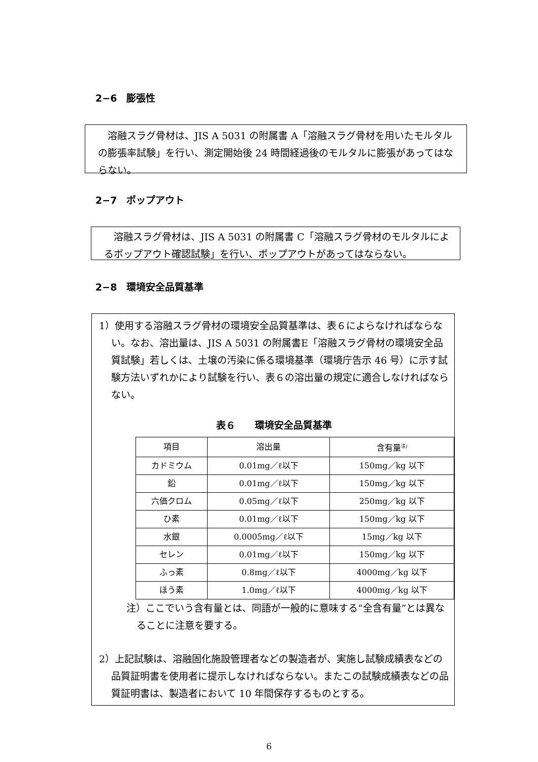2−6　膨張性
　溶融スラグ骨材は、JIS A 5031 の附属書 A「溶融スラグ骨材を用いたモルタルの膨張率試験」を行い、測定開始後 24 時間経過後のモルタルに膨張があってはならない。
2−7　ポップアウト
　溶融スラグ骨材は、JIS A 5031 の附属書 C「溶融スラグ骨材のモルタルによるポップアウト確認試験」を行い、ポップアウトがあってはならない。
2−8　環境安全品質基準
1）使用する溶融スラグ骨材の環境安全品質基準は、表６によらなければならない。なお、溶出量は、JIS A 5031 の附属書E「溶融スラグ骨材の環境安全品質試験」若しくは、土壌の汚染に係る環境基準（環境庁告示 46 号）に示す試験方法いずれかにより試験を行い、表６の溶出量の規定に適合しなければならない。
表６　　環境安全品質基準
| 項目 | 溶出量 | 含有量<sup>注)</sup> |
| カドミウム | 0.01mg／ℓ以下 | 150mg／kg 以下 |
| 鉛 | 0.01mg／ℓ以下 | 150mg／kg 以下 |
| 六価クロム | 0.05mg／ℓ以下 | 250mg／kg 以下 |
| ひ素 | 0.01mg／ℓ以下 | 150mg／kg 以下 |
| 水銀 | 0.0005mg／ℓ以下 | 15mg／kg 以下 |
| セレン | 0.01mg／ℓ以下 | 150mg／kg 以下 |
| ふっ素 | 0.8mg／ℓ以下 | 4000mg／kg 以下 |
| ほう素 | 1.0mg／ℓ以下 | 4000mg／kg 以下 |
注）ここでいう含有量とは、同語が一般的に意味する“全含有量”とは異なることに注意を要する。
2）上記試験は、溶融固化施設管理者などの製造者が、実施し試験成績表などの品質証明書を使用者に提示しなければならない。またこの試験成績表などの品質証明書は、製造者において 10 年間保存するものとする。
6